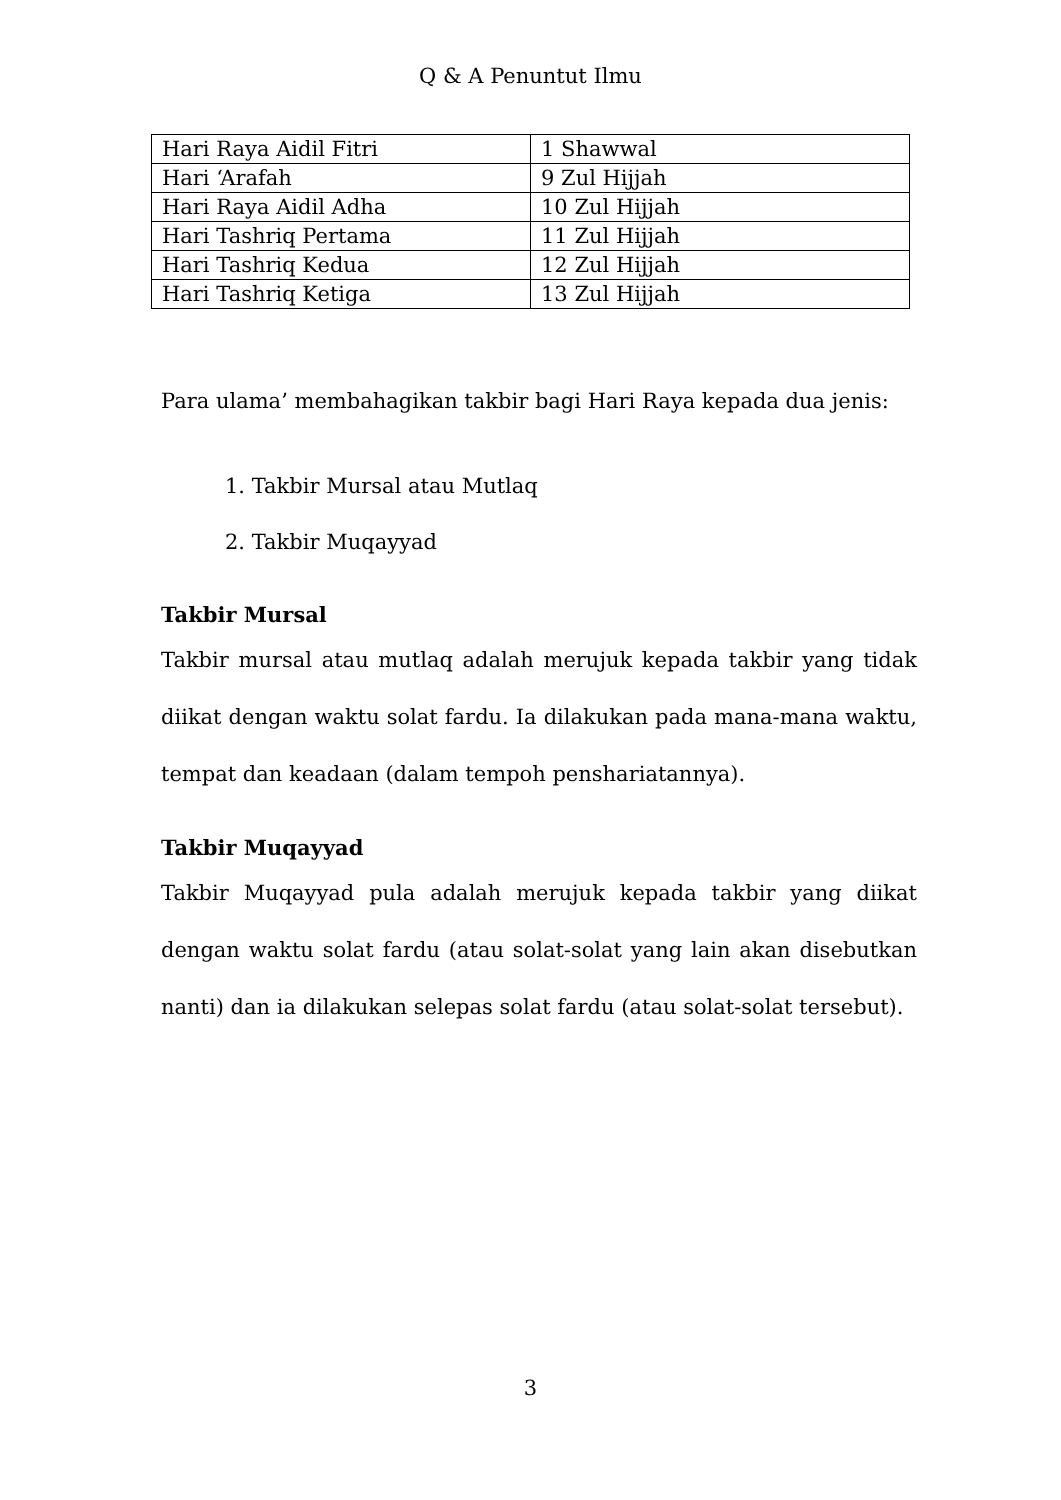Q & A Penuntut Ilmu
| Hari Raya Aidil Fitri | 1 Shawwal |
| Hari ‘Arafah | 9 Zul Hijjah |
| Hari Raya Aidil Adha | 10 Zul Hijjah |
| Hari Tashriq Pertama | 11 Zul Hijjah |
| Hari Tashriq Kedua | 12 Zul Hijjah |
| Hari Tashriq Ketiga | 13 Zul Hijjah |
Para ulama’ membahagikan takbir bagi Hari Raya kepada dua jenis:
1. Takbir Mursal atau Mutlaq
2. Takbir Muqayyad
Takbir Mursal
Takbir mursal atau mutlaq adalah merujuk kepada takbir yang tidak diikat dengan waktu solat fardu. Ia dilakukan pada mana-mana waktu, tempat dan keadaan (dalam tempoh penshariatannya).
Takbir Muqayyad
Takbir Muqayyad pula adalah merujuk kepada takbir yang diikat dengan waktu solat fardu (atau solat-solat yang lain akan disebutkan nanti) dan ia dilakukan selepas solat fardu (atau solat-solat tersebut).
3